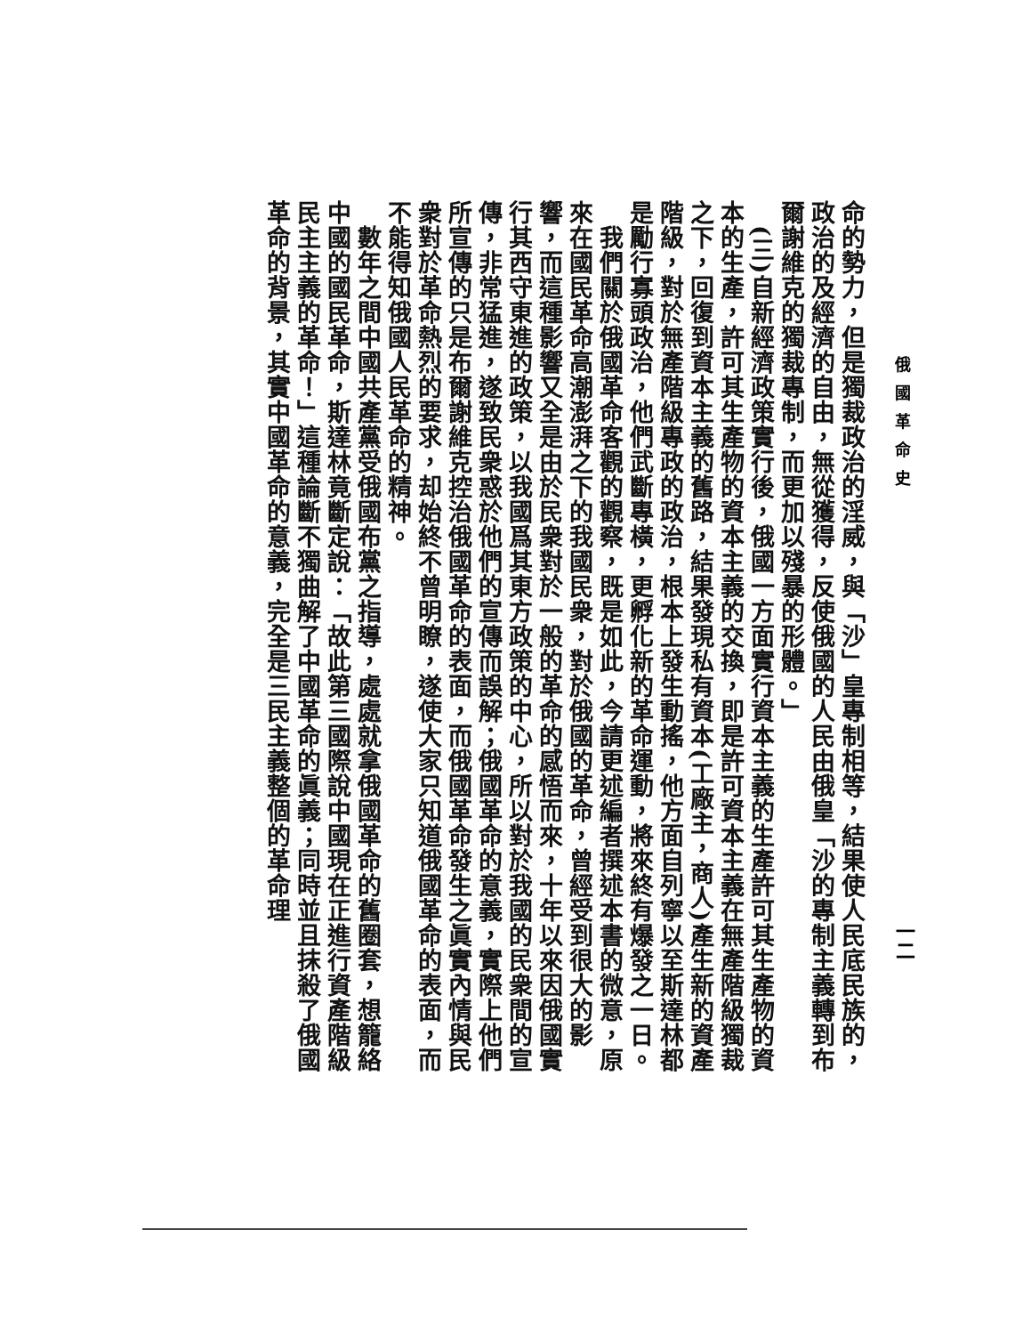俄國革命史
一二
命的勢力，但是獨裁政治的淫威，與「沙」皇專制相等，結果使人民底民族的，政治的及經濟的自由，無從獲得，反使俄國的人民由俄皇「沙的專制主義轉到布爾謝維克的獨裁專制，而更加以殘暴的形體。」
　(三)自新經濟政策實行後，俄國一方面實行資本主義的生產許可其生產物的資本的生產，許可其生產物的資本主義的交換，即是許可資本主義在無產階級獨裁之下，回復到資本主義的舊路，結果發現私有資本(工廠主，商人)產生新的資產階級，對於無產階級專政的政治，根本上發生動搖，他方面自列寧以至斯達林都是勵行寡頭政治，他們武斷專橫，更孵化新的革命運動，將來終有爆發之一日。
　我們關於俄國革命客觀的觀察，既是如此，今請更述編者撰述本書的微意，原來在國民革命高潮澎湃之下的我國民衆，對於俄國的革命，曾經受到很大的影響，而這種影響又全是由於民衆對於一般的革命的感悟而來，十年以來因俄國實行其西守東進的政策，以我國爲其東方政策的中心，所以對於我國的民衆間的宣傳，非常猛進，遂致民衆惑於他們的宣傳而誤解；俄國革命的意義，實際上他們所宣傳的只是布爾謝維克控治俄國革命的表面，而俄國革命發生之眞實內情與民衆對於革命熱烈的要求，却始終不曾明瞭，遂使大家只知道俄國革命的表面，而不能得知俄國人民革命的精神。
　數年之間中國共產黨受俄國布黨之指導，處處就拿俄國革命的舊圈套，想籠絡中國的國民革命，斯達林竟斷定說：「故此第三國際說中國現在正進行資產階級民主主義的革命！」這種論斷不獨曲解了中國革命的眞義；同時並且抹殺了俄國革命的背景，其實中國革命的意義，完全是三民主義整個的革命理